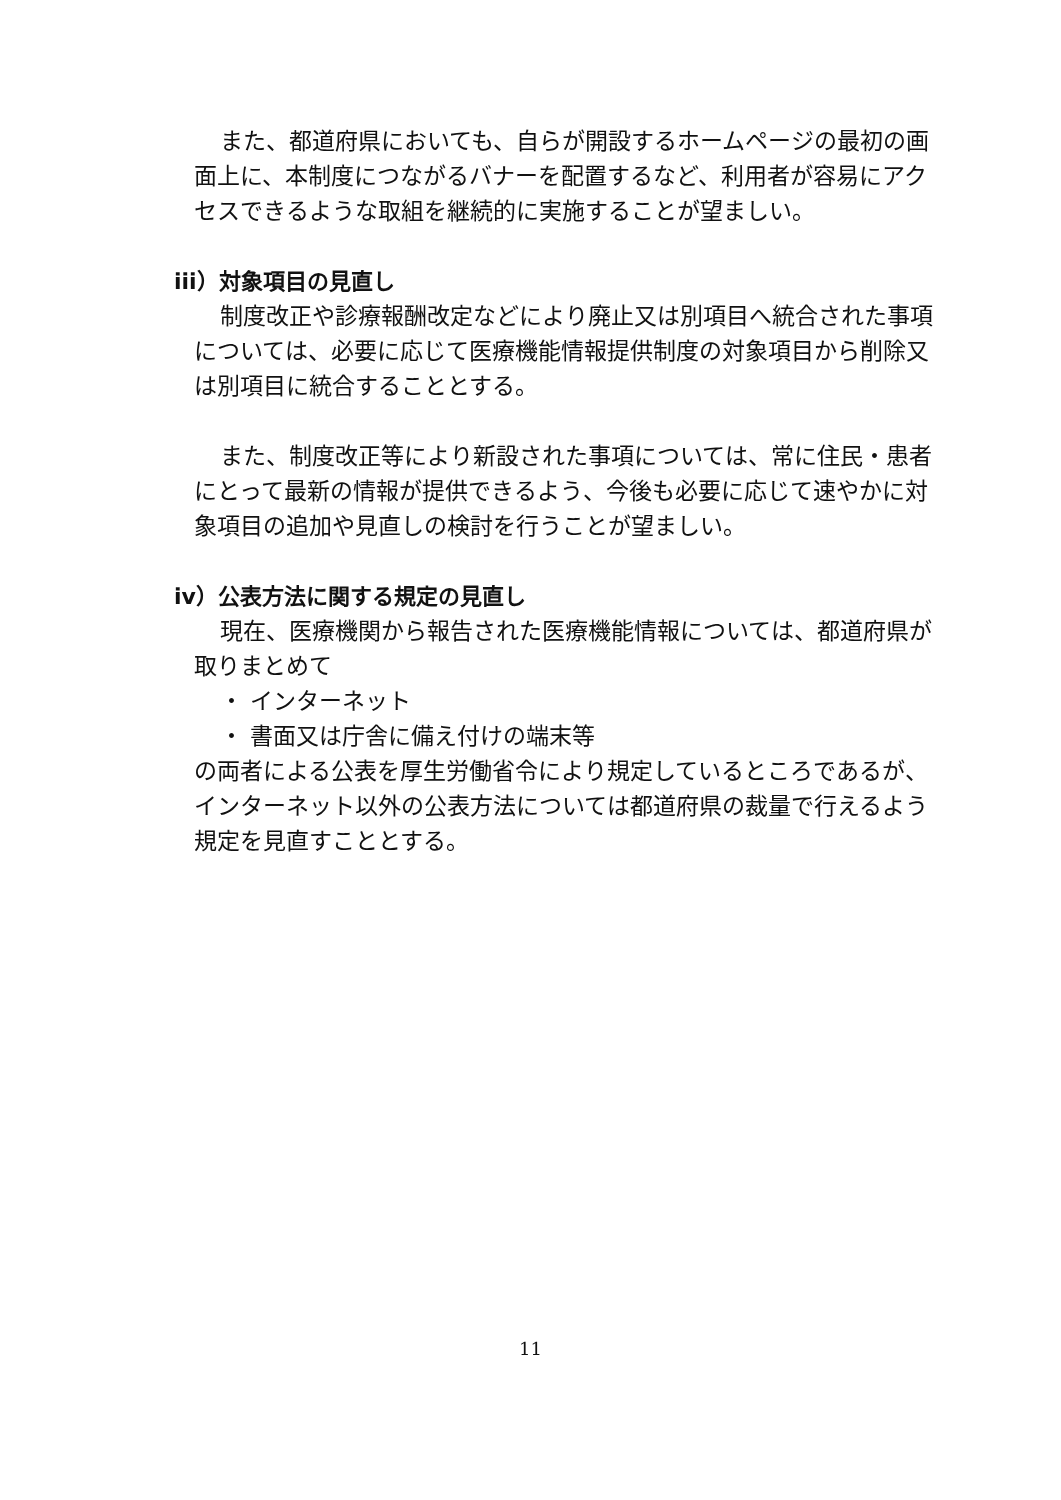また、都道府県においても、自らが開設するホームページの最初の画面上に、本制度につながるバナーを配置するなど、利用者が容易にアクセスできるような取組を継続的に実施することが望ましい。
iii）対象項目の見直し
制度改正や診療報酬改定などにより廃止又は別項目へ統合された事項については、必要に応じて医療機能情報提供制度の対象項目から削除又は別項目に統合することとする。
また、制度改正等により新設された事項については、常に住民・患者にとって最新の情報が提供できるよう、今後も必要に応じて速やかに対象項目の追加や見直しの検討を行うことが望ましい。
iv）公表方法に関する規定の見直し
現在、医療機関から報告された医療機能情報については、都道府県が取りまとめて
・ インターネット
・ 書面又は庁舎に備え付けの端末等
の両者による公表を厚生労働省令により規定しているところであるが、インターネット以外の公表方法については都道府県の裁量で行えるよう規定を見直すこととする。
11